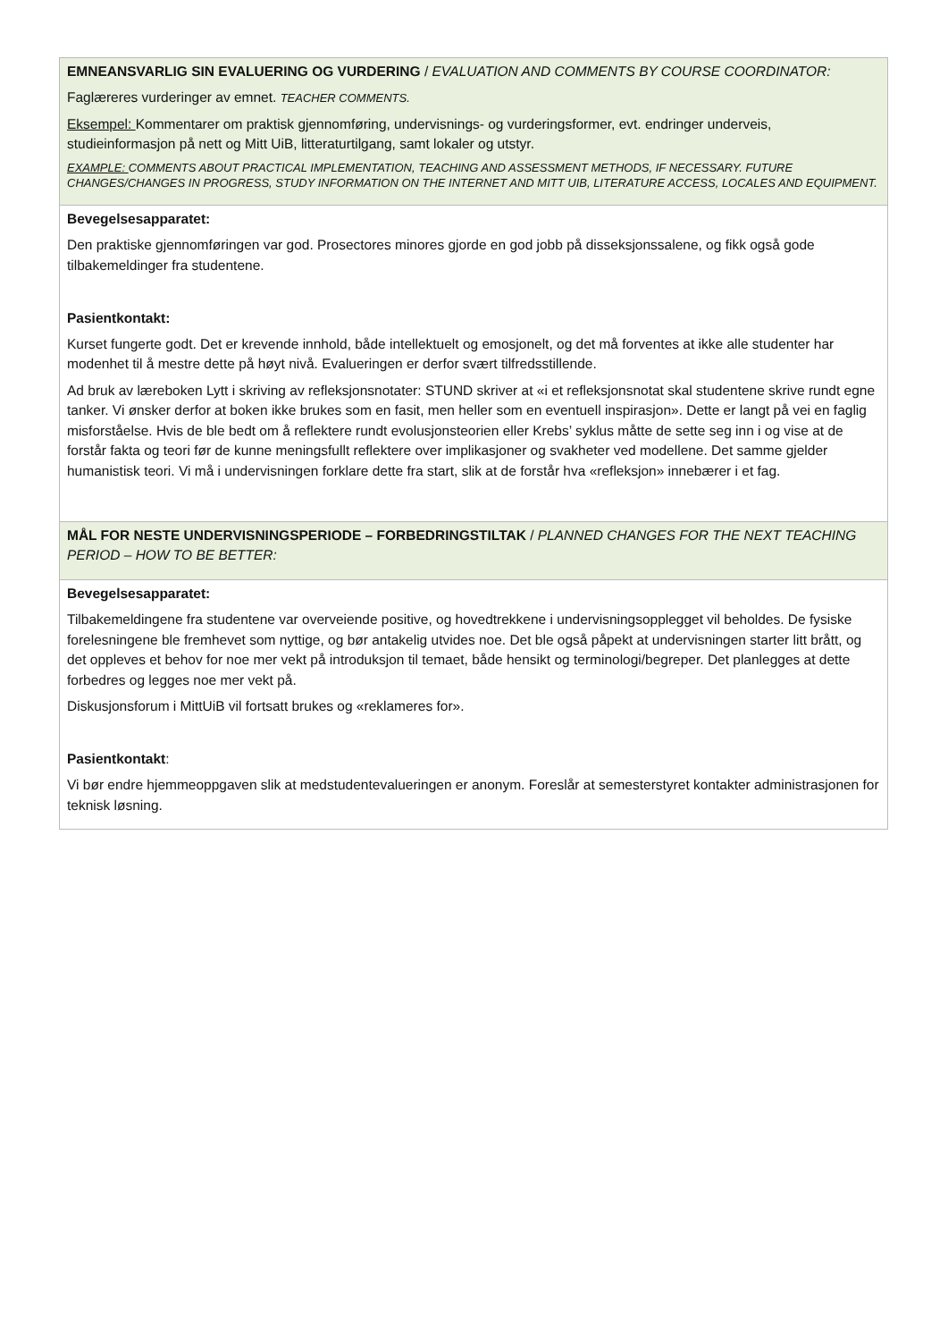| EMNEANSVARLIG SIN EVALUERING OG VURDERING / EVALUATION AND COMMENTS BY COURSE COORDINATOR: Faglæreres vurderinger av emnet. TEACHER COMMENTS. Eksempel: Kommentarer om praktisk gjennomføring, undervisnings- og vurderingsformer, evt. endringer underveis, studieinformasjon på nett og Mitt UiB, litteraturtilgang, samt lokaler og utstyr. EXAMPLE: COMMENTS ABOUT PRACTICAL IMPLEMENTATION, TEACHING AND ASSESSMENT METHODS, IF NECESSARY. FUTURE CHANGES/CHANGES IN PROGRESS, STUDY INFORMATION ON THE INTERNET AND MITT UIB, LITERATURE ACCESS, LOCALES AND EQUIPMENT. |
| Bevegelsesapparatet: Den praktiske gjennomføringen var god. Prosectores minores gjorde en god jobb på disseksjonssalene, og fikk også gode tilbakemeldinger fra studentene. Pasientkontakt: Kurset fungerte godt. Det er krevende innhold, både intellektuelt og emosjonelt, og det må forventes at ikke alle studenter har modenhet til å mestre dette på høyt nivå. Evalueringen er derfor svært tilfredsstillende. Ad bruk av læreboken Lytt i skriving av refleksjonsnotater: STUND skriver at «i et refleksjonsnotat skal studentene skrive rundt egne tanker. Vi ønsker derfor at boken ikke brukes som en fasit, men heller som en eventuell inspirasjon». Dette er langt på vei en faglig misforståelse. Hvis de ble bedt om å reflektere rundt evolusjonsteorien eller Krebs’ syklus måtte de sette seg inn i og vise at de forstår fakta og teori før de kunne meningsfullt reflektere over implikasjoner og svakheter ved modellene. Det samme gjelder humanistisk teori. Vi må i undervisningen forklare dette fra start, slik at de forstår hva «refleksjon» innebærer i et fag. |
| MÅL FOR NESTE UNDERVISNINGSPERIODE – FORBEDRINGSTILTAK / PLANNED CHANGES FOR THE NEXT TEACHING PERIOD – HOW TO BE BETTER: |
| Bevegelsesapparatet: Tilbakemeldingene fra studentene var overveiende positive, og hovedtrekkene i undervisningsopplegget vil beholdes. De fysiske forelesningene ble fremhevet som nyttige, og bør antakelig utvides noe. Det ble også påpekt at undervisningen starter litt brått, og det oppleves et behov for noe mer vekt på introduksjon til temaet, både hensikt og terminologi/begreper. Det planlegges at dette forbedres og legges noe mer vekt på. Diskusjonsforum i MittUiB vil fortsatt brukes og «reklameres for». Pasientkontakt : Vi bør endre hjemmeoppgaven slik at medstudentevalueringen er anonym. Foreslår at semesterstyret kontakter administrasjonen for teknisk løsning. |